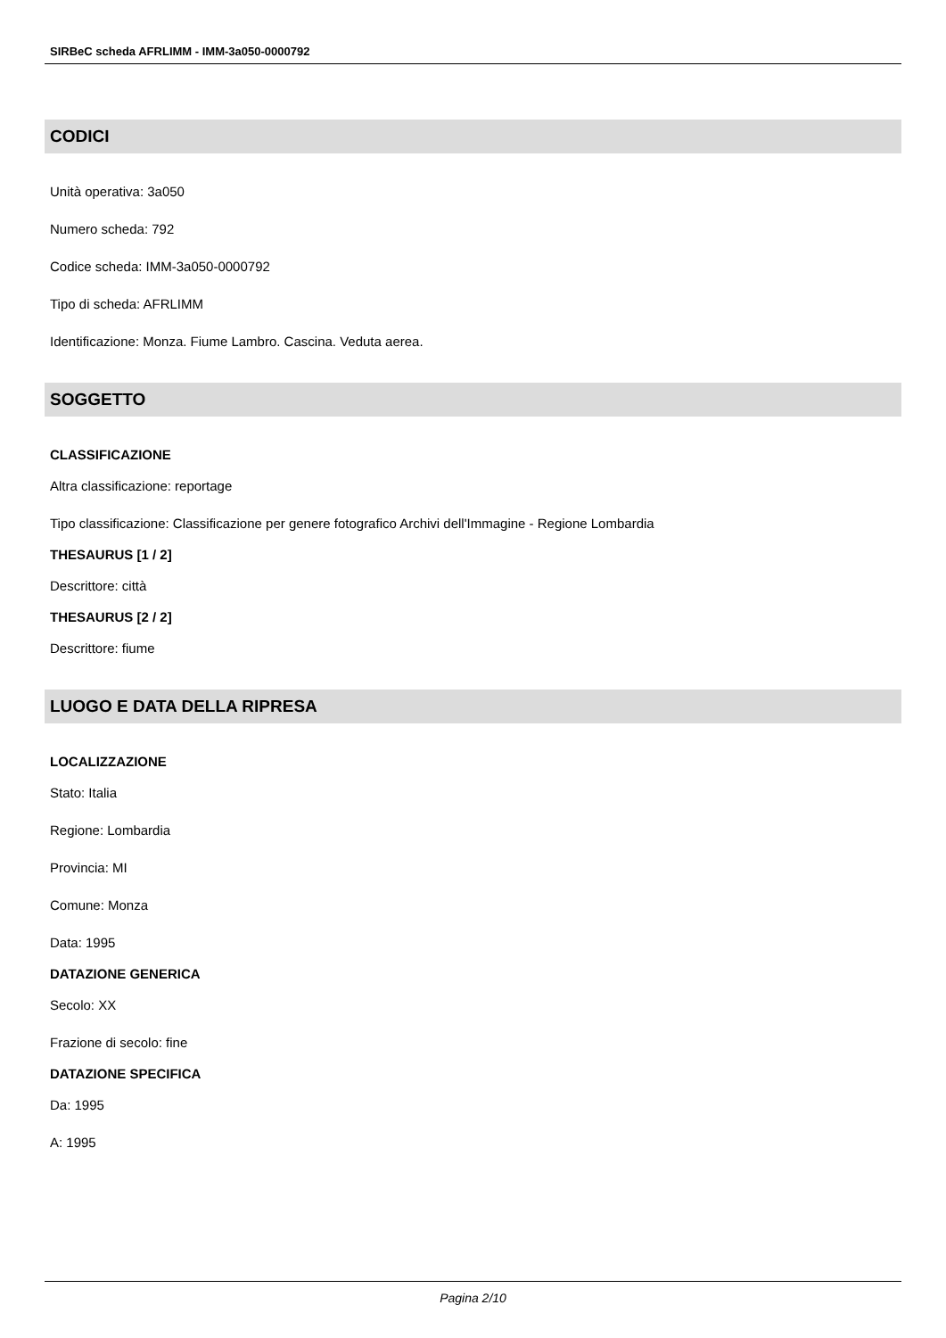SIRBeC scheda AFRLIMM - IMM-3a050-0000792
CODICI
Unità operativa: 3a050
Numero scheda: 792
Codice scheda: IMM-3a050-0000792
Tipo di scheda: AFRLIMM
Identificazione: Monza. Fiume Lambro. Cascina. Veduta aerea.
SOGGETTO
CLASSIFICAZIONE
Altra classificazione: reportage
Tipo classificazione: Classificazione per genere fotografico Archivi dell'Immagine - Regione Lombardia
THESAURUS [1 / 2]
Descrittore: città
THESAURUS [2 / 2]
Descrittore: fiume
LUOGO E DATA DELLA RIPRESA
LOCALIZZAZIONE
Stato: Italia
Regione: Lombardia
Provincia: MI
Comune: Monza
Data: 1995
DATAZIONE GENERICA
Secolo: XX
Frazione di secolo: fine
DATAZIONE SPECIFICA
Da: 1995
A: 1995
Pagina 2/10